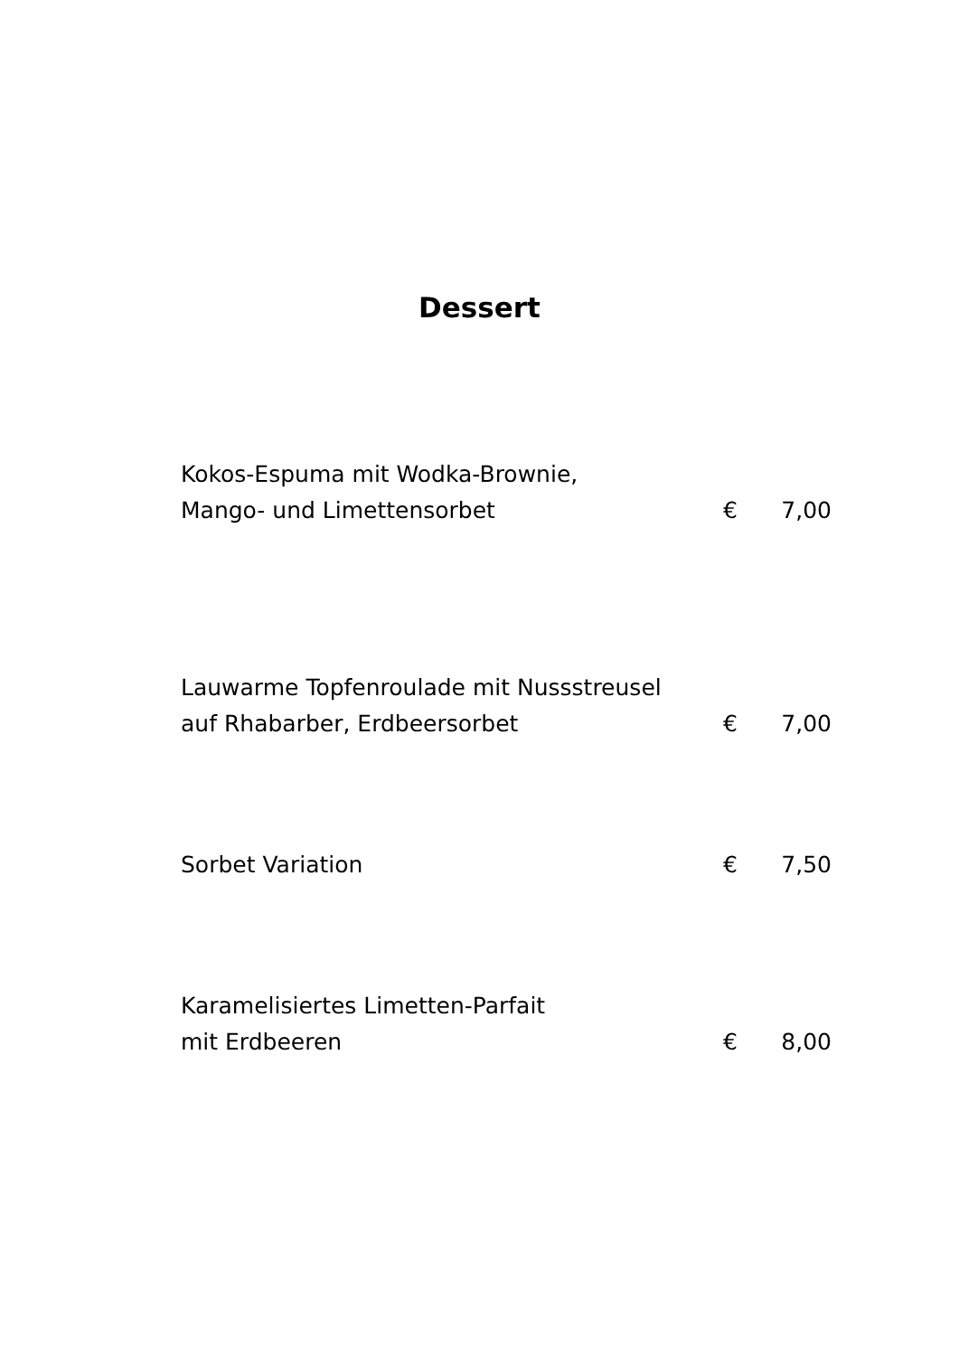Dessert
Kokos-Espuma mit Wodka-Brownie,
Mango- und Limettensorbet
€
7,00
Lauwarme Topfenroulade mit Nussstreusel
auf Rhabarber, Erdbeersorbet
€
7,00
Sorbet Variation
€
7,50
Karamelisiertes Limetten-Parfait
mit Erdbeeren
€
8,00